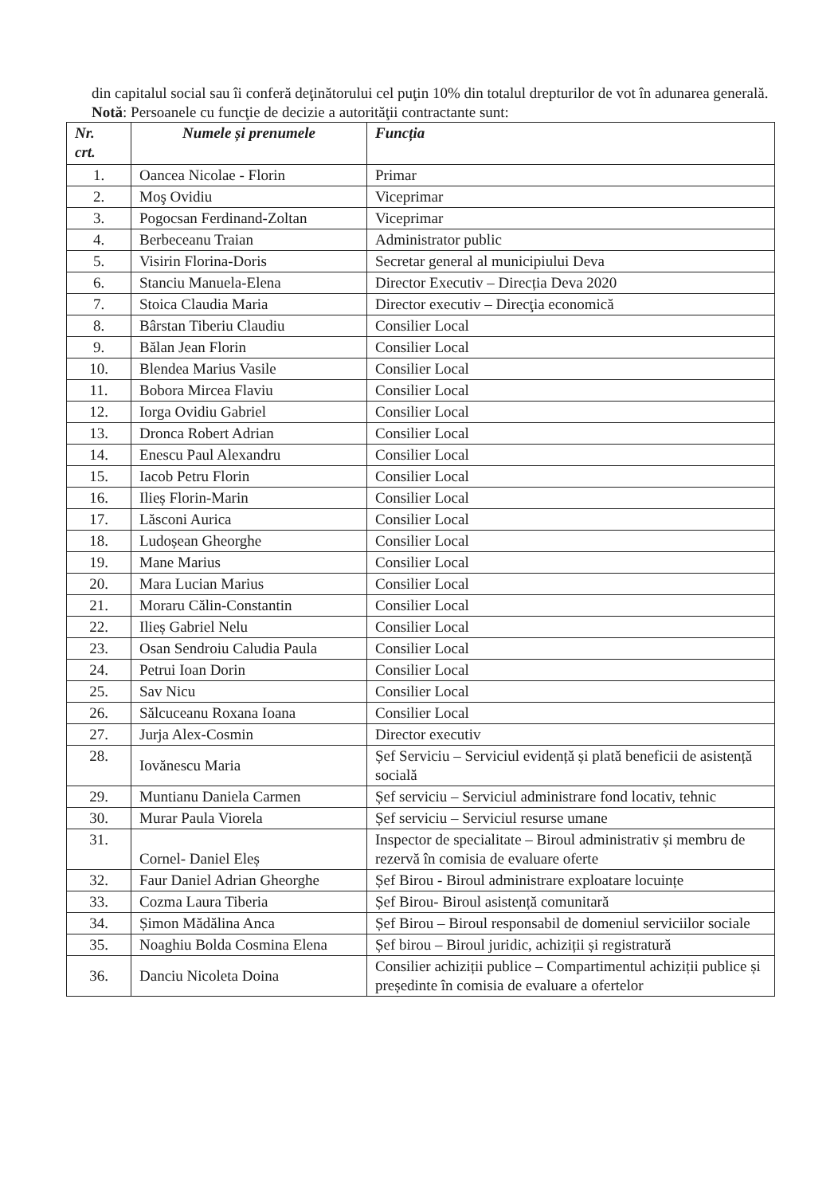din capitalul social sau îi conferă deţinătorului cel puţin 10% din totalul drepturilor de vot în adunarea generală.
Notă: Persoanele cu funcţie de decizie a autorităţii contractante sunt:
| Nr. crt. | Numele și prenumele | Funcția |
| --- | --- | --- |
| 1. | Oancea Nicolae - Florin | Primar |
| 2. | Moş Ovidiu | Viceprimar |
| 3. | Pogocsan Ferdinand-Zoltan | Viceprimar |
| 4. | Berbeceanu Traian | Administrator public |
| 5. | Visirin Florina-Doris | Secretar general al municipiului Deva |
| 6. | Stanciu Manuela-Elena | Director Executiv – Direcția Deva 2020 |
| 7. | Stoica Claudia Maria | Director executiv – Direcţia economică |
| 8. | Bârstan Tiberiu Claudiu | Consilier Local |
| 9. | Bălan Jean Florin | Consilier Local |
| 10. | Blendea Marius Vasile | Consilier Local |
| 11. | Bobora Mircea Flaviu | Consilier Local |
| 12. | Iorga Ovidiu Gabriel | Consilier Local |
| 13. | Dronca Robert Adrian | Consilier Local |
| 14. | Enescu Paul Alexandru | Consilier Local |
| 15. | Iacob Petru Florin | Consilier Local |
| 16. | Ilieș Florin-Marin | Consilier Local |
| 17. | Lăsconi Aurica | Consilier Local |
| 18. | Ludoșean Gheorghe | Consilier Local |
| 19. | Mane Marius | Consilier Local |
| 20. | Mara Lucian Marius | Consilier Local |
| 21. | Moraru Călin-Constantin | Consilier Local |
| 22. | Ilieș Gabriel Nelu | Consilier Local |
| 23. | Osan Sendroiu Caludia Paula | Consilier Local |
| 24. | Petrui Ioan Dorin | Consilier Local |
| 25. | Sav Nicu | Consilier Local |
| 26. | Sălcuceanu Roxana Ioana | Consilier Local |
| 27. | Jurja Alex-Cosmin | Director executiv |
| 28. | Iovănescu Maria | Șef Serviciu – Serviciul evidență și plată beneficii de asistență socială |
| 29. | Muntianu Daniela Carmen | Șef serviciu – Serviciul administrare fond locativ, tehnic |
| 30. | Murar Paula Viorela | Șef serviciu – Serviciul resurse umane |
| 31. | Cornel- Daniel Eleș | Inspector de specialitate – Biroul administrativ și membru de rezervă în comisia de evaluare oferte |
| 32. | Faur Daniel Adrian Gheorghe | Șef Birou - Biroul administrare exploatare locuințe |
| 33. | Cozma Laura Tiberia | Șef Birou- Biroul asistență comunitară |
| 34. | Șimon Mădălina Anca | Șef Birou – Biroul responsabil de domeniul serviciilor sociale |
| 35. | Noaghiu Bolda Cosmina Elena | Șef birou – Biroul juridic, achiziții și registratură |
| 36. | Danciu Nicoleta Doina | Consilier achiziții publice – Compartimentul achiziții publice și președinte în comisia de evaluare a ofertelor |